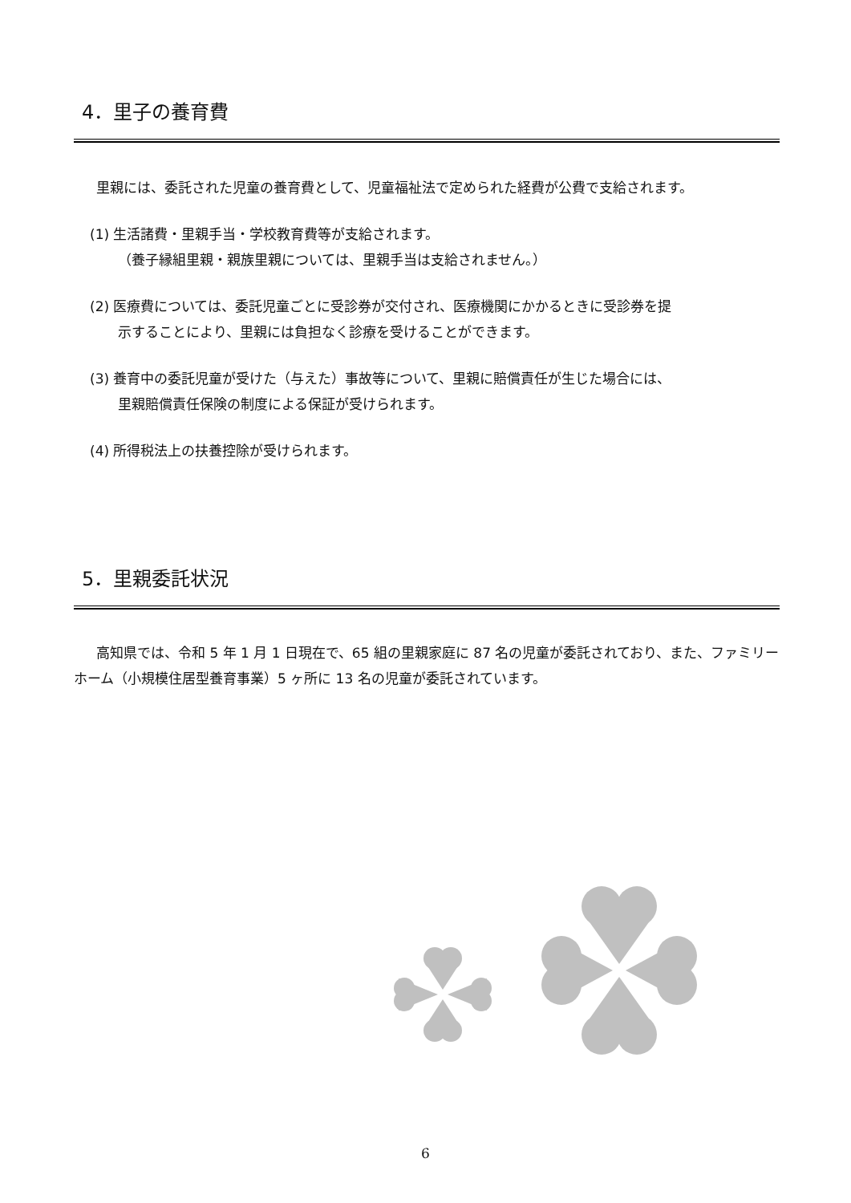4．里子の養育費
里親には、委託された児童の養育費として、児童福祉法で定められた経費が公費で支給されます。
(1) 生活諸費・里親手当・学校教育費等が支給されます。
（養子縁組里親・親族里親については、里親手当は支給されません。）
(2) 医療費については、委託児童ごとに受診券が交付され、医療機関にかかるときに受診券を提
示することにより、里親には負担なく診療を受けることができます。
(3) 養育中の委託児童が受けた（与えた）事故等について、里親に賠償責任が生じた場合には、
里親賠償責任保険の制度による保証が受けられます。
(4) 所得税法上の扶養控除が受けられます。
5．里親委託状況
高知県では、令和 5 年 1 月 1 日現在で、65 組の里親家庭に 87 名の児童が委託されており、また、ファミリーホーム（小規模住居型養育事業）5 ヶ所に 13 名の児童が委託されています。
6